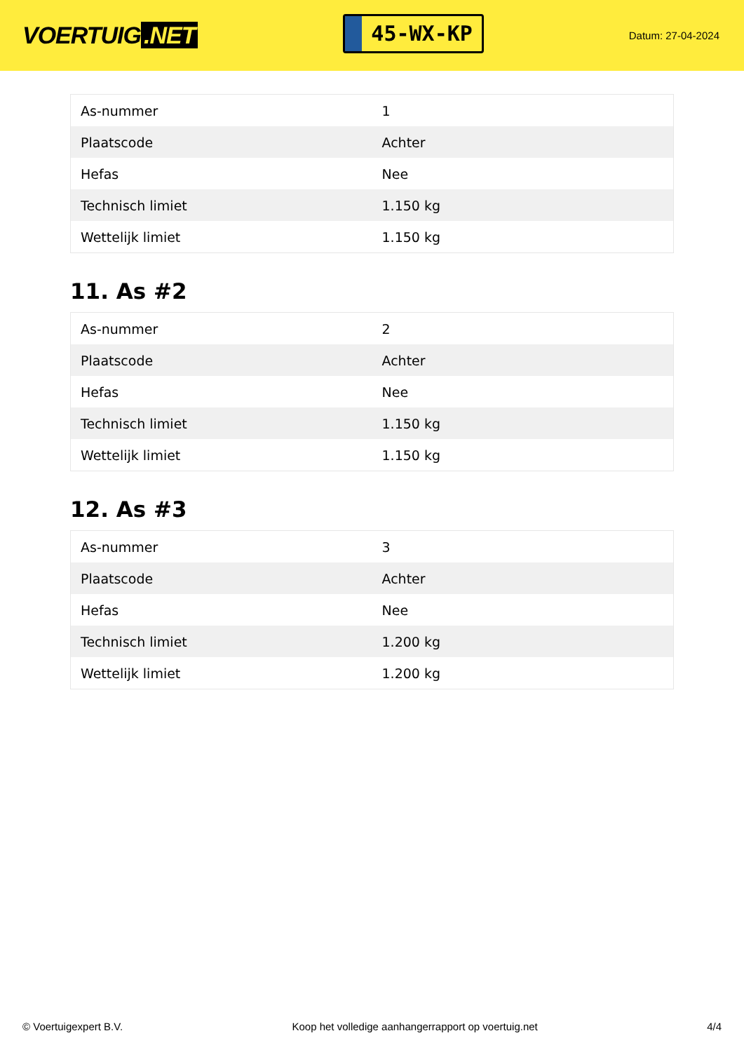VOERTUIG.NET
45-WX-KP
Datum: 27-04-2024
| As-nummer | 1 |
| Plaatscode | Achter |
| Hefas | Nee |
| Technisch limiet | 1.150 kg |
| Wettelijk limiet | 1.150 kg |
11. As #2
| As-nummer | 2 |
| Plaatscode | Achter |
| Hefas | Nee |
| Technisch limiet | 1.150 kg |
| Wettelijk limiet | 1.150 kg |
12. As #3
| As-nummer | 3 |
| Plaatscode | Achter |
| Hefas | Nee |
| Technisch limiet | 1.200 kg |
| Wettelijk limiet | 1.200 kg |
© Voertuigexpert B.V. Koop het volledige aanhangerrapport op voertuig.net 4/4